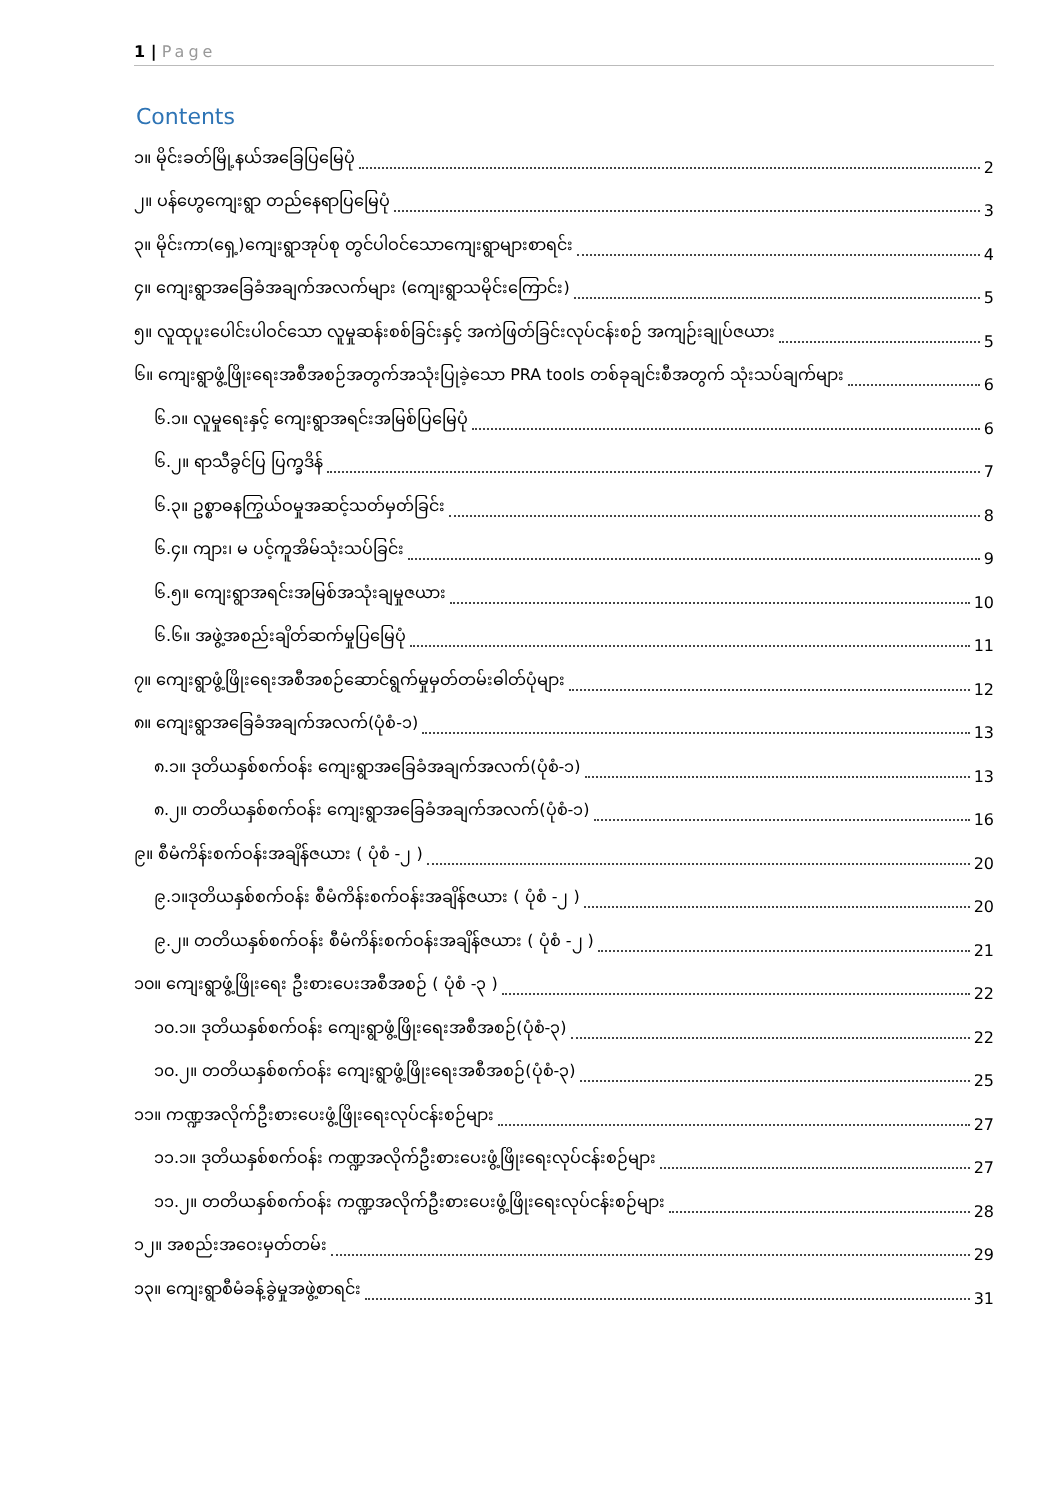1 | Page
Contents
၁။ မိုင်းခတ်မြို့နယ်အခြေပြမြေပုံ 2
၂။ ပန်ဟွေကျေးရွာ တည်နေရာပြမြေပုံ 3
၃။ မိုင်းကာ(ရှေ့)ကျေးရွာအုပ်စု တွင်ပါဝင်သောကျေးရွာများစာရင်း 4
၄။ ကျေးရွာအခြေခံအချက်အလက်များ (ကျေးရွာသမိုင်းကြောင်း) 5
၅။ လူထုပူးပေါင်းပါဝင်သော လူမှုဆန်းစစ်ခြင်းနှင့် အကဲဖြတ်ခြင်းလုပ်ငန်းစဉ် အကျဉ်းချုပ်ဇယား 5
၆။ ကျေးရွာဖွံ့ဖြိုးရေးအစီအစဉ်အတွက်အသုံးပြုခဲ့သော PRA tools တစ်ခုချင်းစီအတွက် သုံးသပ်ချက်များ 6
၆.၁။ လူမှုရေးနှင့် ကျေးရွာအရင်းအမြစ်ပြမြေပုံ 6
၆.၂။ ရာသီခွင်ပြ ပြက္ခဒိန် 7
၆.၃။ ဥစ္စာဓနကြွယ်ဝမှုအဆင့်သတ်မှတ်ခြင်း 8
၆.၄။ ကျား၊ မ ပင့်ကူအိမ်သုံးသပ်ခြင်း 9
၆.၅။ ကျေးရွာအရင်းအမြစ်အသုံးချမှုဇယား 10
၆.၆။ အဖွဲ့အစည်းချိတ်ဆက်မှုပြမြေပုံ 11
၇။ ကျေးရွာဖွံ့ဖြိုးရေးအစီအစဉ်ဆောင်ရွက်မှုမှတ်တမ်းဓါတ်ပုံများ 12
၈။ ကျေးရွာအခြေခံအချက်အလက်(ပုံစံ-၁) 13
၈.၁။ ဒုတိယနှစ်စက်ဝန်း ကျေးရွာအခြေခံအချက်အလက်(ပုံစံ-၁) 13
၈.၂။ တတိယနှစ်စက်ဝန်း ကျေးရွာအခြေခံအချက်အလက်(ပုံစံ-၁) 16
၉။ စီမံကိန်းစက်ဝန်းအချိန်ဇယား ( ပုံစံ -၂ ) 20
၉.၁။ဒုတိယနှစ်စက်ဝန်း စီမံကိန်းစက်ဝန်းအချိန်ဇယား ( ပုံစံ -၂ ) 20
၉.၂။ တတိယနှစ်စက်ဝန်း စီမံကိန်းစက်ဝန်းအချိန်ဇယား ( ပုံစံ -၂ ) 21
၁၀။ ကျေးရွာဖွံ့ဖြိုးရေး ဦးစားပေးအစီအစဉ် ( ပုံစံ -၃ ) 22
၁၀.၁။ ဒုတိယနှစ်စက်ဝန်း ကျေးရွာဖွံ့ဖြိုးရေးအစီအစဉ်(ပုံစံ-၃) 22
၁၀.၂။ တတိယနှစ်စက်ဝန်း ကျေးရွာဖွံ့ဖြိုးရေးအစီအစဉ်(ပုံစံ-၃) 25
၁၁။ ကဏ္ဍအလိုက်ဦးစားပေးဖွံ့ဖြိုးရေးလုပ်ငန်းစဉ်များ 27
၁၁.၁။ ဒုတိယနှစ်စက်ဝန်း ကဏ္ဍအလိုက်ဦးစားပေးဖွံ့ဖြိုးရေးလုပ်ငန်းစဉ်များ 27
၁၁.၂။ တတိယနှစ်စက်ဝန်း ကဏ္ဍအလိုက်ဦးစားပေးဖွံ့ဖြိုးရေးလုပ်ငန်းစဉ်များ 28
၁၂။ အစည်းအဝေးမှတ်တမ်း 29
၁၃။ ကျေးရွာစီမံခန့်ခွဲမှုအဖွဲ့စာရင်း 31